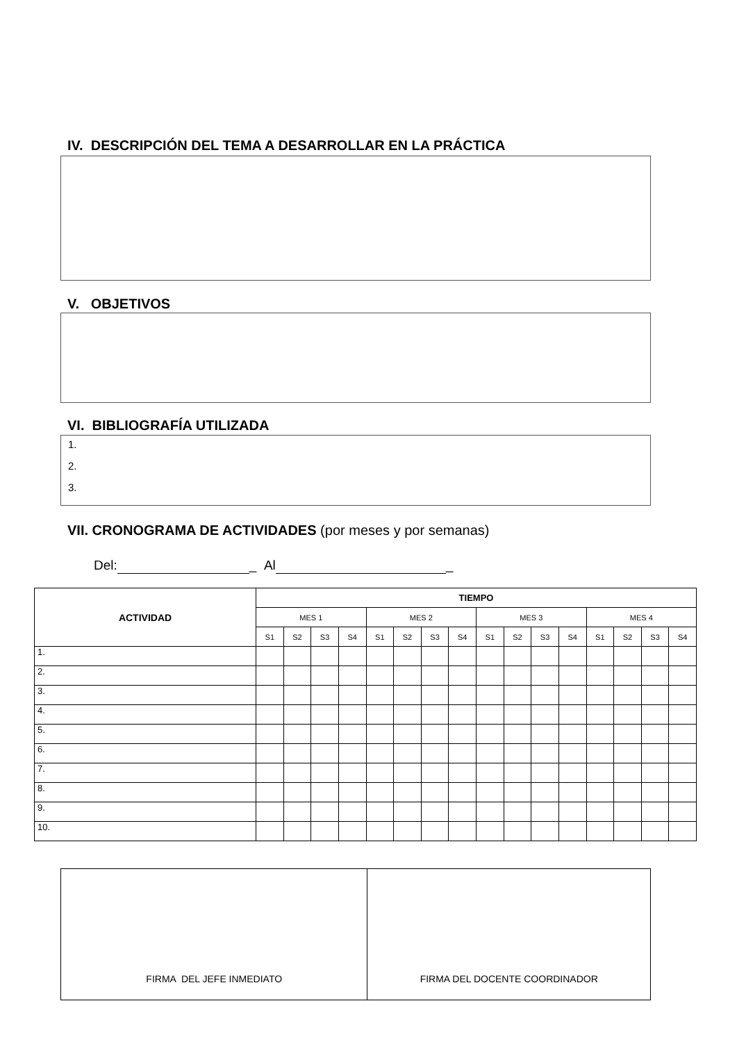IV. DESCRIPCIÓN DEL TEMA A DESARROLLAR EN LA PRÁCTICA
V. OBJETIVOS
VI. BIBLIOGRAFÍA UTILIZADA
1.
2.
3.
VII. CRONOGRAMA DE ACTIVIDADES (por meses y por semanas)
Del: _ Al _
| ACTIVIDAD | TIEMPO | | | | | | | | | | | | | | | |
| --- | --- | --- | --- | --- | --- | --- | --- | --- | --- | --- | --- | --- | --- | --- | --- | --- |
| | MES 1 | | | | MES 2 | | | | MES 3 | | | | MES 4 | | | |
| | S1 | S2 | S3 | S4 | S1 | S2 | S3 | S4 | S1 | S2 | S3 | S4 | S1 | S2 | S3 | S4 |
| 1. | | | | | | | | | | | | | | | | |
| 2. | | | | | | | | | | | | | | | | |
| 3. | | | | | | | | | | | | | | | | |
| 4. | | | | | | | | | | | | | | | | |
| 5. | | | | | | | | | | | | | | | | |
| 6. | | | | | | | | | | | | | | | | |
| 7. | | | | | | | | | | | | | | | | |
| 8. | | | | | | | | | | | | | | | | |
| 9. | | | | | | | | | | | | | | | | |
| 10. | | | | | | | | | | | | | | | | |
| FIRMA DEL JEFE INMEDIATO | FIRMA DEL DOCENTE COORDINADOR |